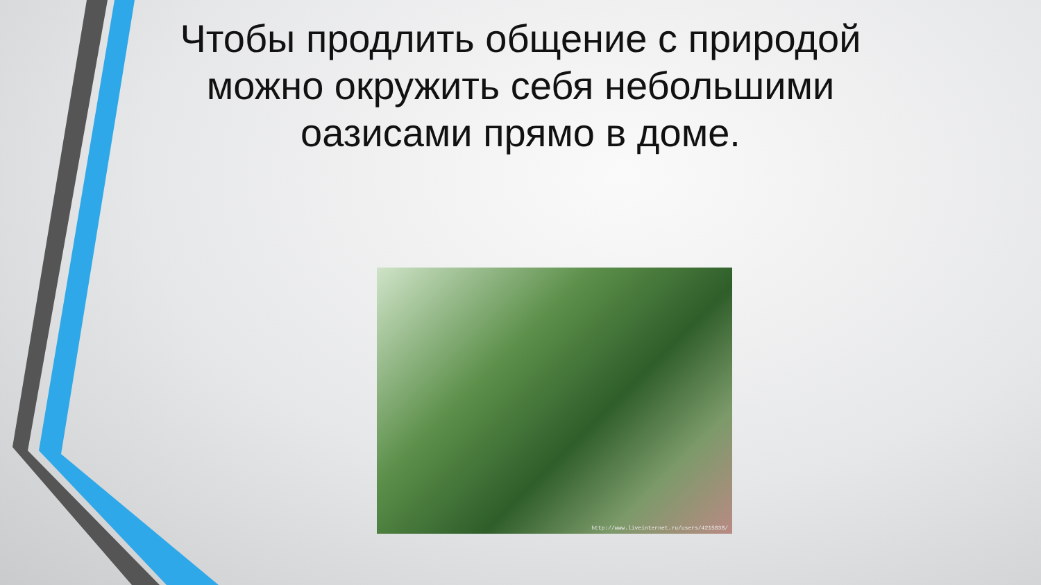Чтобы продлить общение с природой можно окружить себя небольшими оазисами прямо в доме.
http://www.liveinternet.ru/users/4215838/